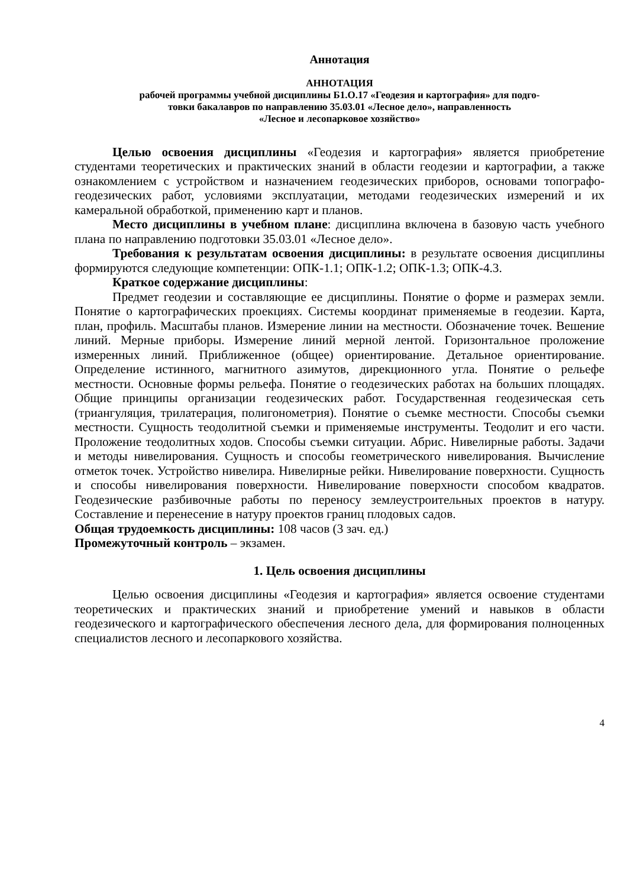Аннотация
АННОТАЦИЯ
рабочей программы учебной дисциплины Б1.О.17 «Геодезия и картография» для подго-
товки бакалавров по направлению 35.03.01 «Лесное дело», направленность
«Лесное и лесопарковое хозяйство»
Целью освоения дисциплины «Геодезия и картография» является приобретение студентами теоретических и практических знаний в области геодезии и картографии, а также ознакомлением с устройством и назначением геодезических приборов, основами топографо-геодезических работ, условиями эксплуатации, методами геодезических измерений и их камеральной обработкой, применению карт и планов.
Место дисциплины в учебном плане: дисциплина включена в базовую часть учебного плана по направлению подготовки 35.03.01 «Лесное дело».
Требования к результатам освоения дисциплины: в результате освоения дисциплины формируются следующие компетенции: ОПК-1.1; ОПК-1.2; ОПК-1.3; ОПК-4.3.
Краткое содержание дисциплины:
Предмет геодезии и составляющие ее дисциплины. Понятие о форме и размерах земли. Понятие о картографических проекциях. Системы координат применяемые в геодезии. Карта, план, профиль. Масштабы планов. Измерение линии на местности. Обозначение точек. Вешение линий. Мерные приборы. Измерение линий мерной лентой. Горизонтальное проложение измеренных линий. Приближенное (общее) ориентирование. Детальное ориентирование. Определение истинного, магнитного азимутов, дирекционного угла. Понятие о рельефе местности. Основные формы рельефа. Понятие о геодезических работах на больших площадях. Общие принципы организации геодезических работ. Государственная геодезическая сеть (триангуляция, трилатерация, полигонометрия). Понятие о съемке местности. Способы съемки местности. Сущность теодолитной съемки и применяемые инструменты. Теодолит и его части. Проложение теодолитных ходов. Способы съемки ситуации. Абрис. Нивелирные работы. Задачи и методы нивелирования. Сущность и способы геометрического нивелирования. Вычисление отметок точек. Устройство нивелира. Нивелирные рейки. Нивелирование поверхности. Сущность и способы нивелирования поверхности. Нивелирование поверхности способом квадратов. Геодезические разбивочные работы по переносу землеустроительных проектов в натуру. Составление и перенесение в натуру проектов границ плодовых садов.
Общая трудоемкость дисциплины: 108 часов (3 зач. ед.)
Промежуточный контроль – экзамен.
1. Цель освоения дисциплины
Целью освоения дисциплины «Геодезия и картография» является освоение студентами теоретических и практических знаний и приобретение умений и навыков в области геодезического и картографического обеспечения лесного дела, для формирования полноценных специалистов лесного и лесопаркового хозяйства.
4